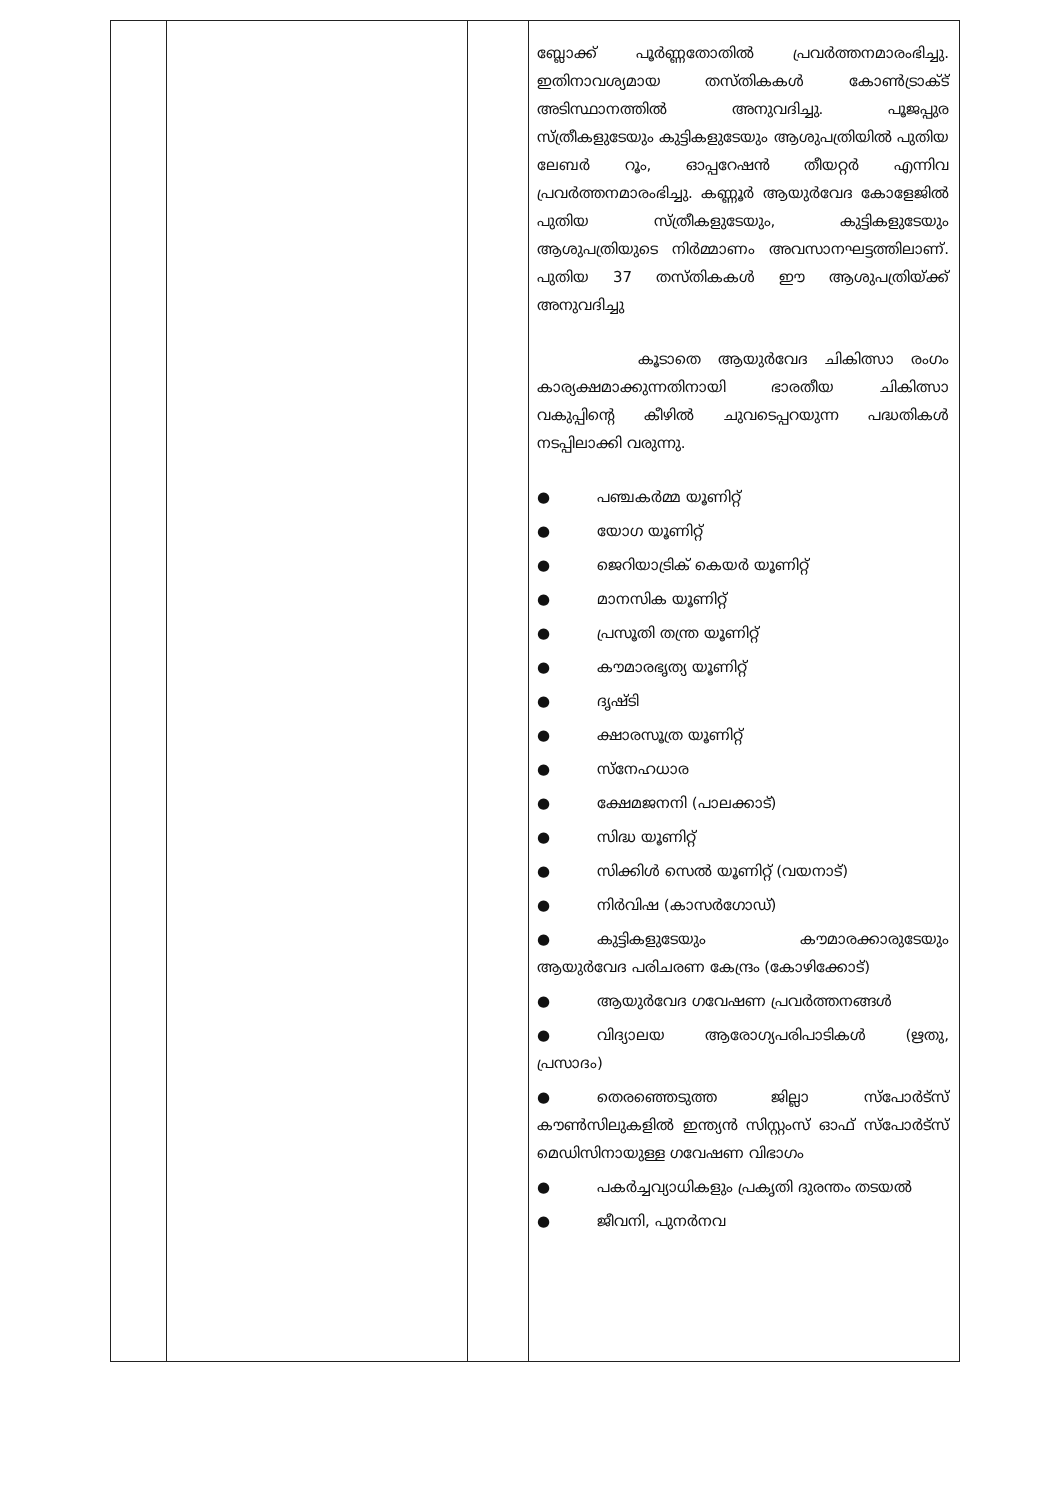| | | | ബ്ലോക്ക് പൂർണ്ണതോതിൽ പ്രവർത്തനമാരംഭിച്ചു. ഇതിനാവശ്യമായ തസ്തികകൾ കോൺട്രാക്ട് അടിസ്ഥാനത്തിൽ അനുവദിച്ചു. പൂജപ്പുര സ്ത്രീകളുടേയും കുട്ടികളുടേയും ആശുപത്രിയിൽ പുതിയ ലേബർ റൂം, ഓപ്പറേഷൻ തീയറ്റർ എന്നിവ പ്രവർത്തനമാരംഭിച്ചു. കണ്ണൂർ ആയുർവേദ കോളേജിൽ പുതിയ സ്ത്രീകളുടേയും, കുട്ടികളുടേയും ആശുപത്രിയുടെ നിർമ്മാണം അവസാനഘട്ടത്തിലാണ്. പുതിയ 37 തസ്തികകൾ ഈ ആശുപത്രിയ്ക്ക് അനുവദിച്ചു കൂടാതെ ആയുർവേദ ചികിത്സാ രംഗം കാര്യക്ഷമാക്കുന്നതിനായി ഭാരതീയ ചികിത്സാ വകുപ്പിന്റെ കീഴിൽ ചുവടെപ്പറയുന്ന പദ്ധതികൾ നടപ്പിലാക്കി വരുന്നു. ● പഞ്ചകർമ്മ യൂണിറ്റ് ● യോഗ യൂണിറ്റ് ● ജെറിയാട്രിക് കെയർ യൂണിറ്റ് ● മാനസിക യൂണിറ്റ് ● പ്രസൂതി തന്ത്ര യൂണിറ്റ് ● കൗമാരഭൃത്യ യൂണിറ്റ് ● ദൃഷ്ടി ● ക്ഷാരസൂത്ര യൂണിറ്റ് ● സ്നേഹധാര ● ക്ഷേമജനനി (പാലക്കാട്) ● സിദ്ധ യൂണിറ്റ് ● സിക്കിൾ സെൽ യൂണിറ്റ് (വയനാട്) ● നിർവിഷ (കാസർഗോഡ്) ● കുട്ടികളുടേയും കൗമാരക്കാരുടേയും ആയുർവേദ പരിചരണ കേന്ദ്രം (കോഴിക്കോട്) ● ആയുർവേദ ഗവേഷണ പ്രവർത്തനങ്ങൾ ● വിദ്യാലയ ആരോഗ്യപരിപാടികൾ (ഋതു, പ്രസാദം) ● തെരഞ്ഞെടുത്ത ജില്ലാ സ്പോർട്സ് കൗൺസിലുകളിൽ ഇന്ത്യൻ സിസ്റ്റംസ് ഓഫ് സ്പോർട്സ് മെഡിസിനായുള്ള ഗവേഷണ വിഭാഗം ● പകർച്ചവ്യാധികളും പ്രകൃതി ദുരന്തം തടയൽ ● ജീവനി, പുനർനവ |